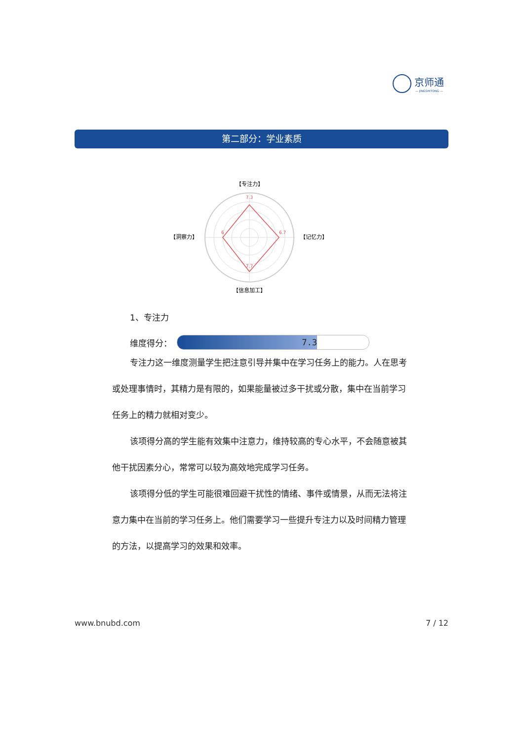京师通
— JINGSHITONG —
第二部分：学业素质
【专注力】
【记忆力】
【洞察力】
【信息加工】
7.3
6.7
6
7.7
1、专注力
维度得分：
7.3
专注力这一维度测量学生把注意引导并集中在学习任务上的能力。人在思考或处理事情时，其精力是有限的，如果能量被过多干扰或分散，集中在当前学习任务上的精力就相对变少。
该项得分高的学生能有效集中注意力，维持较高的专心水平，不会随意被其他干扰因素分心，常常可以较为高效地完成学习任务。
该项得分低的学生可能很难回避干扰性的情绪、事件或情景，从而无法将注意力集中在当前的学习任务上。他们需要学习一些提升专注力以及时间精力管理的方法，以提高学习的效果和效率。
www.bnubd.com 7 / 12